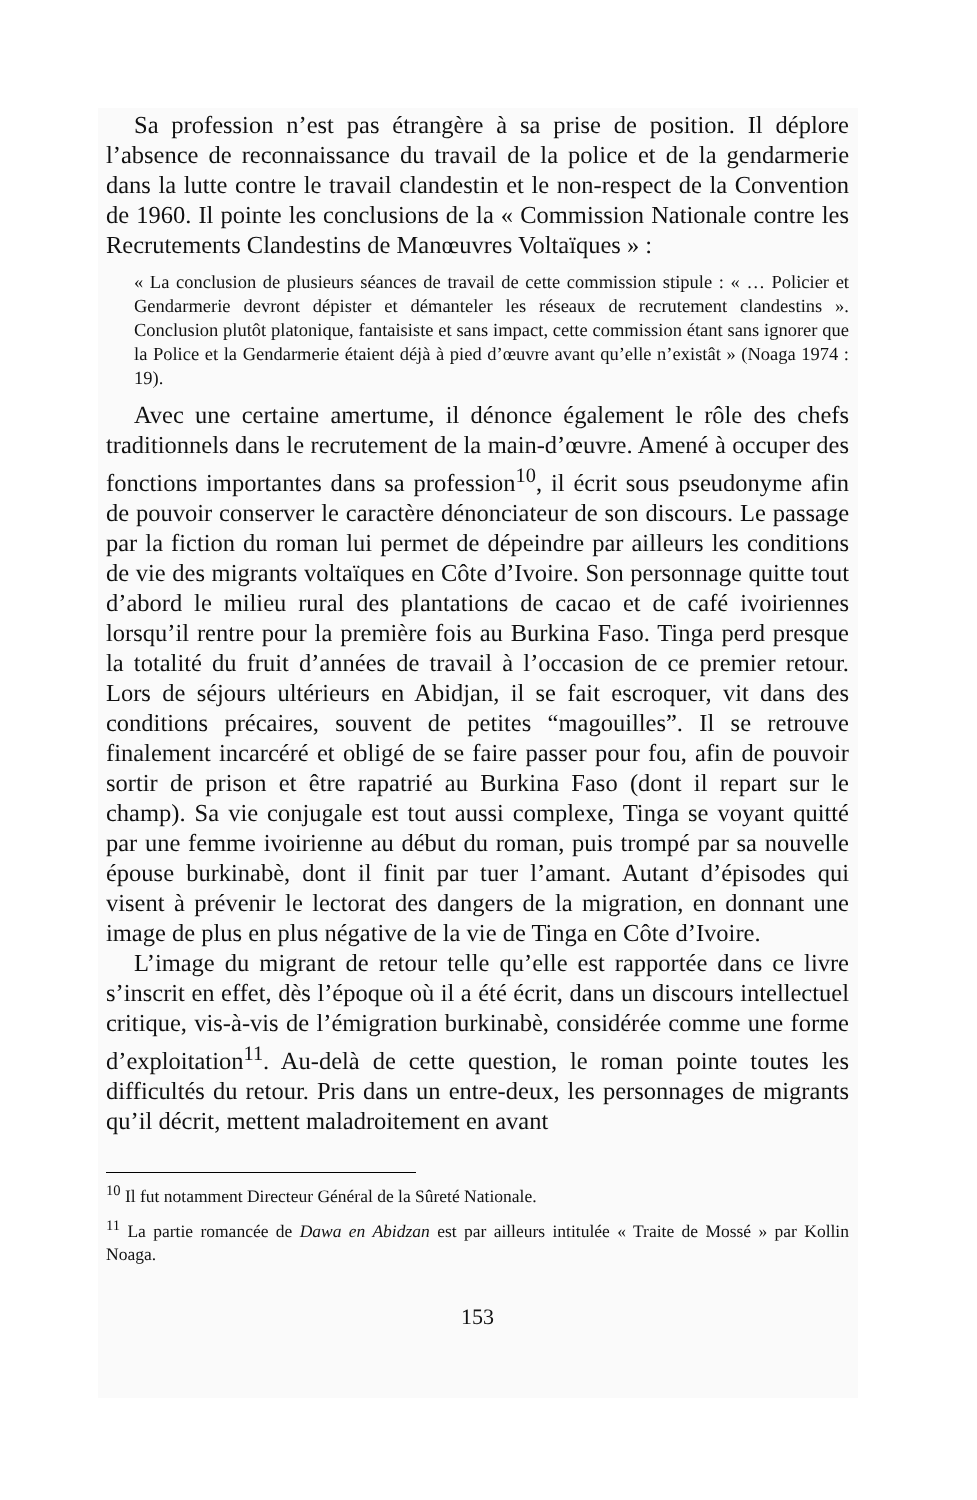Sa profession n’est pas étrangère à sa prise de position. Il déplore l’absence de reconnaissance du travail de la police et de la gendarmerie dans la lutte contre le travail clandestin et le non-respect de la Convention de 1960. Il pointe les conclusions de la « Commission Nationale contre les Recrutements Clandestins de Manœuvres Voltaïques » :
« La conclusion de plusieurs séances de travail de cette commission stipule : « … Policier et Gendarmerie devront dépister et démanteler les réseaux de recrutement clandestins ». Conclusion plutôt platonique, fantaisiste et sans impact, cette commission étant sans ignorer que la Police et la Gendarmerie étaient déjà à pied d’œuvre avant qu’elle n’existât » (Noaga 1974 : 19).
Avec une certaine amertume, il dénonce également le rôle des chefs traditionnels dans le recrutement de la main-d’œuvre. Amené à occuper des fonctions importantes dans sa profession<sup>10</sup>, il écrit sous pseudonyme afin de pouvoir conserver le caractère dénonciateur de son discours. Le passage par la fiction du roman lui permet de dépeindre par ailleurs les conditions de vie des migrants voltaïques en Côte d’Ivoire. Son personnage quitte tout d’abord le milieu rural des plantations de cacao et de café ivoiriennes lorsqu’il rentre pour la première fois au Burkina Faso. Tinga perd presque la totalité du fruit d’années de travail à l’occasion de ce premier retour. Lors de séjours ultérieurs en Abidjan, il se fait escroquer, vit dans des conditions précaires, souvent de petites “magouilles”. Il se retrouve finalement incarcéré et obligé de se faire passer pour fou, afin de pouvoir sortir de prison et être rapatrié au Burkina Faso (dont il repart sur le champ). Sa vie conjugale est tout aussi complexe, Tinga se voyant quitté par une femme ivoirienne au début du roman, puis trompé par sa nouvelle épouse burkinabè, dont il finit par tuer l’amant. Autant d’épisodes qui visent à prévenir le lectorat des dangers de la migration, en donnant une image de plus en plus négative de la vie de Tinga en Côte d’Ivoire.
L’image du migrant de retour telle qu’elle est rapportée dans ce livre s’inscrit en effet, dès l’époque où il a été écrit, dans un discours intellectuel critique, vis-à-vis de l’émigration burkinabè, considérée comme une forme d’exploitation<sup>11</sup>. Au-delà de cette question, le roman pointe toutes les difficultés du retour. Pris dans un entre-deux, les personnages de migrants qu’il décrit, mettent maladroitement en avant
<sup>10</sup> Il fut notamment Directeur Général de la Sûreté Nationale.
<sup>11</sup> La partie romancée de Dawa en Abidzan est par ailleurs intitulée « Traite de Mossé » par Kollin Noaga.
153